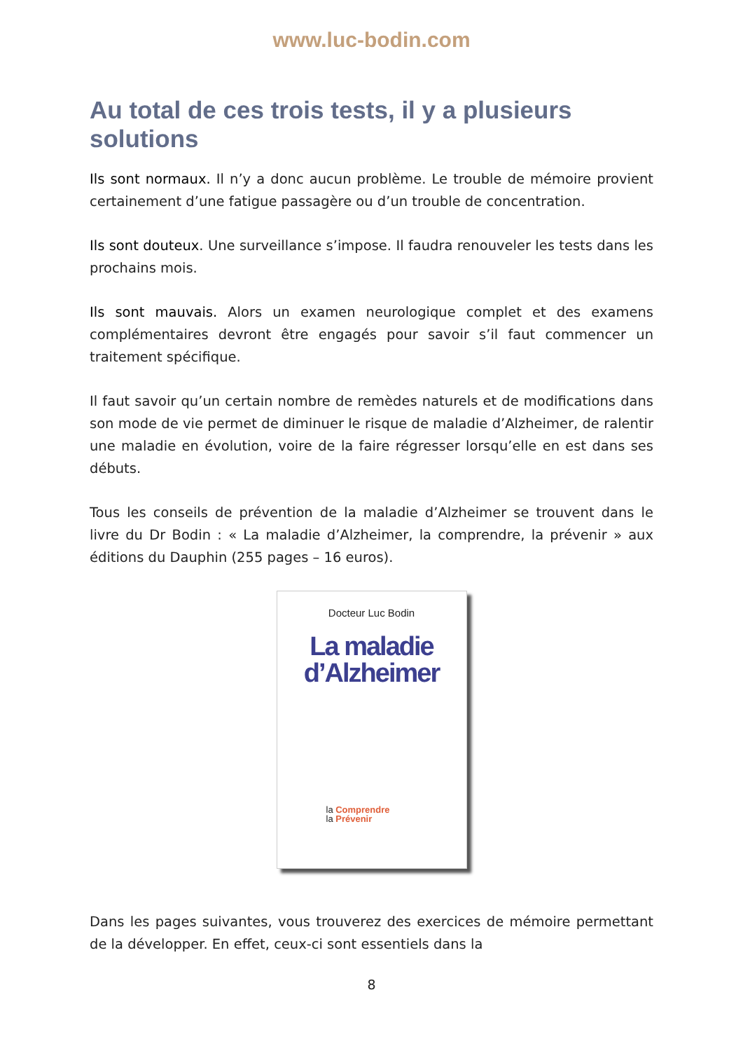www.luc-bodin.com
Au total de ces trois tests, il y a plusieurs solutions
Ils sont normaux. Il n’y a donc aucun problème. Le trouble de mémoire provient certainement d’une fatigue passagère ou d’un trouble de concentration.
Ils sont douteux. Une surveillance s’impose. Il faudra renouveler les tests dans les prochains mois.
Ils sont mauvais. Alors un examen neurologique complet et des examens complémentaires devront être engagés pour savoir s’il faut commencer un traitement spécifique.
Il faut savoir qu’un certain nombre de remèdes naturels et de modifications dans son mode de vie permet de diminuer le risque de maladie d’Alzheimer, de ralentir une maladie en évolution, voire de la faire régresser lorsqu’elle en est dans ses débuts.
Tous les conseils de prévention de la maladie d’Alzheimer se trouvent dans le livre du Dr Bodin : « La maladie d’Alzheimer, la comprendre, la prévenir » aux éditions du Dauphin (255 pages – 16 euros).
Docteur Luc Bodin
La maladie
d’Alzheimer
la Comprendre
la Prévenir
Dans les pages suivantes, vous trouverez des exercices de mémoire permettant de la développer. En effet, ceux-ci sont essentiels dans la
8